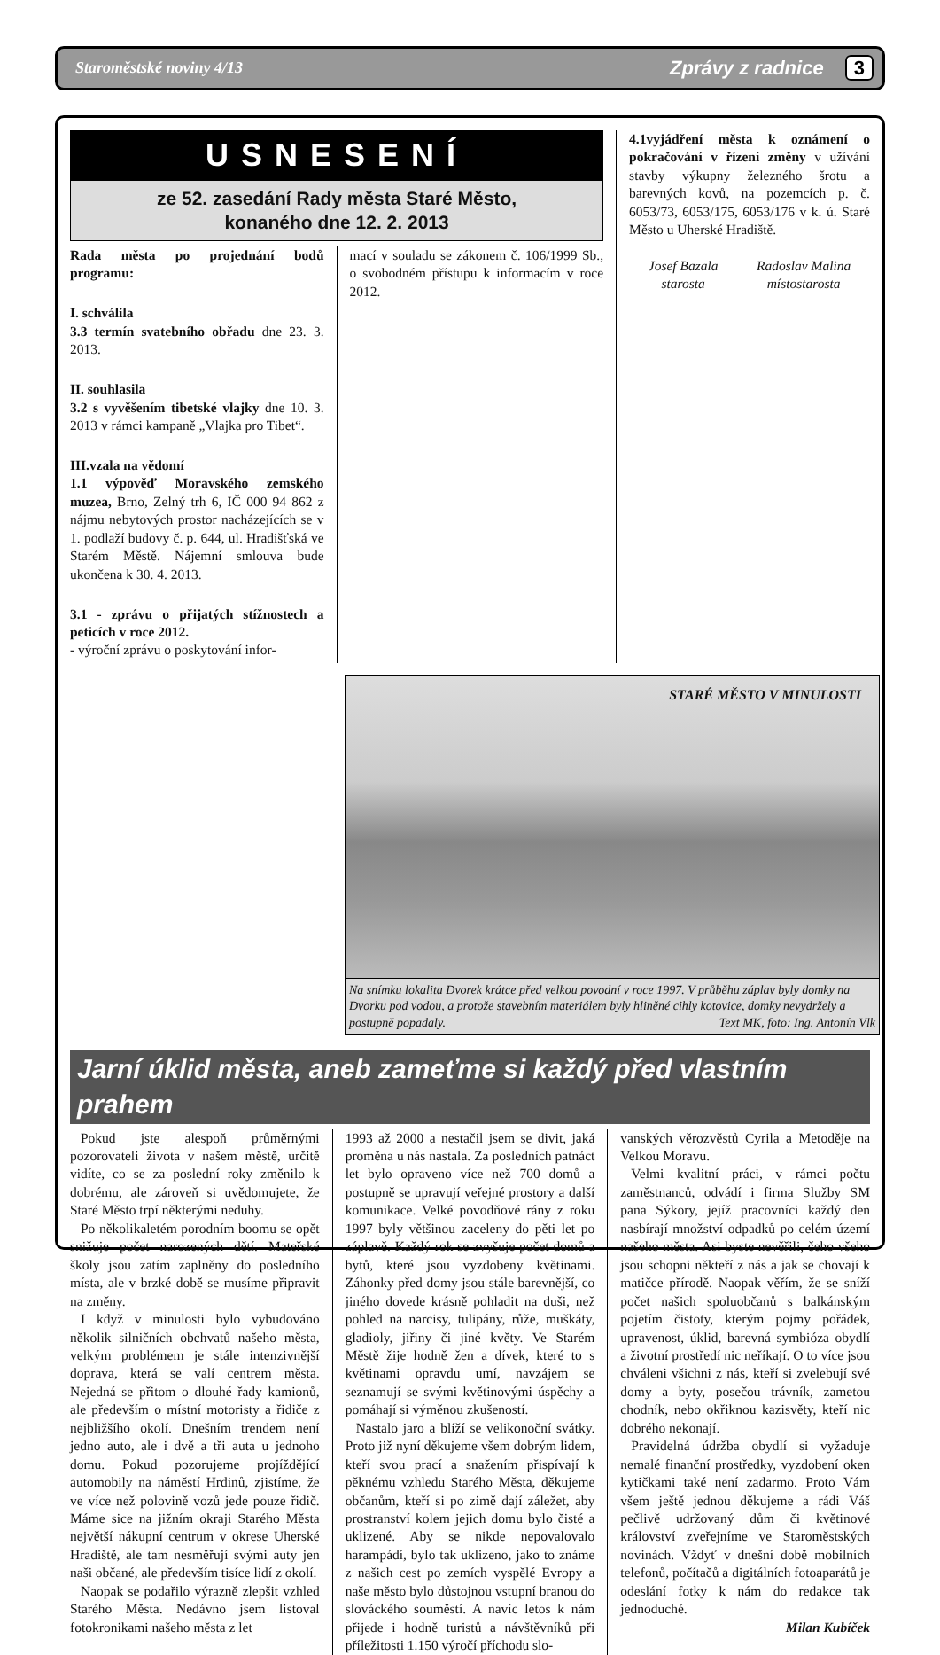Staroměstské noviny 4/13 Zprávy z radnice 3
USNESENÍ
ze 52. zasedání Rady města Staré Město,
konaného dne 12. 2. 2013
Rada města po projednání bodů programu:
I. schválila
3.3 termín svatebního obřadu dne 23. 3. 2013.
II. souhlasila
3.2 s vyvěšením tibetské vlajky dne 10. 3. 2013 v rámci kampaně „Vlajka pro Tibet“.
III.vzala na vědomí
1.1 výpověď Moravského zemského muzea, Brno, Zelný trh 6, IČ 000 94 862 z nájmu nebytových prostor nacházejících se v 1. podlaží budovy č. p. 644, ul. Hradišťská ve Starém Městě. Nájemní smlouva bude ukončena k 30. 4. 2013.
3.1 - zprávu o přijatých stížnostech a peticích v roce 2012.
- výroční zprávu o poskytování infor-
mací v souladu se zákonem č. 106/1999 Sb., o svobodném přístupu k informacím v roce 2012.
4.1vyjádření města k oznámení o pokračování v řízení změny v užívání stavby výkupny železného šrotu a barevných kovů, na pozemcích p. č. 6053/73, 6053/175, 6053/176 v k. ú. Staré Město u Uherské Hradiště.
Josef Bazala
starosta
Radoslav Malina
místostarosta
STARÉ MĚSTO V MINULOSTI
Na snímku lokalita Dvorek krátce před velkou povodní v roce 1997. V průběhu záplav byly domky na Dvorku pod vodou, a protože stavebním materiálem byly hliněné cihly kotovice, domky nevydržely a postupně popadaly. Text MK, foto: Ing. Antonín Vlk
Jarní úklid města, aneb zameťme si každý před vlastním prahem
Pokud jste alespoň průměrnými pozorovateli života v našem městě, určitě vidíte, co se za poslední roky změnilo k dobrému, ale zároveň si uvědomujete, že Staré Město trpí některými neduhy.
Po několikaletém porodním boomu se opět snižuje počet narozených dětí. Mateřské školy jsou zatím zaplněny do posledního místa, ale v brzké době se musíme připravit na změny.
I když v minulosti bylo vybudováno několik silničních obchvatů našeho města, velkým problémem je stále intenzivnější doprava, která se valí centrem města. Nejedná se přitom o dlouhé řady kamionů, ale především o místní motoristy a řidiče z nejbližšího okolí. Dnešním trendem není jedno auto, ale i dvě a tři auta u jednoho domu. Pokud pozorujeme projíždějící automobily na náměstí Hrdinů, zjistíme, že ve více než polovině vozů jede pouze řidič. Máme sice na jižním okraji Starého Města největší nákupní centrum v okrese Uherské Hradiště, ale tam nesměřují svými auty jen naši občané, ale především tisíce lidí z okolí.
Naopak se podařilo výrazně zlepšit vzhled Starého Města. Nedávno jsem listoval fotokronikami našeho města z let
1993 až 2000 a nestačil jsem se divit, jaká proměna u nás nastala. Za posledních patnáct let bylo opraveno více než 700 domů a postupně se upravují veřejné prostory a další komunikace. Velké povodňové rány z roku 1997 byly většinou zaceleny do pěti let po záplavě. Každý rok se zvyšuje počet domů a bytů, které jsou vyzdobeny květinami. Záhonky před domy jsou stále barevnější, co jiného dovede krásně pohladit na duši, než pohled na narcisy, tulipány, růže, muškáty, gladioly, jiřiny či jiné květy. Ve Starém Městě žije hodně žen a dívek, které to s květinami opravdu umí, navzájem se seznamují se svými květinovými úspěchy a pomáhají si výměnou zkušeností.
Nastalo jaro a blíží se velikonoční svátky. Proto již nyní děkujeme všem dobrým lidem, kteří svou prací a snažením přispívají k pěknému vzhledu Starého Města, děkujeme občanům, kteří si po zimě dají záležet, aby prostranství kolem jejich domu bylo čisté a uklizené. Aby se nikde nepovalovalo harampádí, bylo tak uklizeno, jako to známe z našich cest po zemích vyspělé Evropy a naše město bylo důstojnou vstupní branou do slováckého souměstí. A navíc letos k nám přijede i hodně turistů a návštěvníků při příležitosti 1.150 výročí příchodu slo-
vanských věrozvěstů Cyrila a Metoděje na Velkou Moravu.
Velmi kvalitní práci, v rámci počtu zaměstnanců, odvádí i firma Služby SM pana Sýkory, jejíž pracovníci každý den nasbírají množství odpadků po celém území našeho města. Asi byste nevěřili, čeho všeho jsou schopni někteří z nás a jak se chovají k matičce přírodě. Naopak věřím, že se sníží počet našich spoluobčanů s balkánským pojetím čistoty, kterým pojmy pořádek, upravenost, úklid, barevná symbióza obydlí a životní prostředí nic neříkají. O to více jsou chváleni všichni z nás, kteří si zvelebují své domy a byty, posečou trávník, zametou chodník, nebo okřiknou kazisvěty, kteří nic dobrého nekonají.
Pravidelná údržba obydlí si vyžaduje nemalé finanční prostředky, vyzdobení oken kytičkami také není zadarmo. Proto Vám všem ještě jednou děkujeme a rádi Váš pečlivě udržovaný dům či květinové království zveřejníme ve Staroměstských novinách. Vždyť v dnešní době mobilních telefonů, počítačů a digitálních fotoaparátů je odeslání fotky k nám do redakce tak jednoduché.
Milan Kubíček